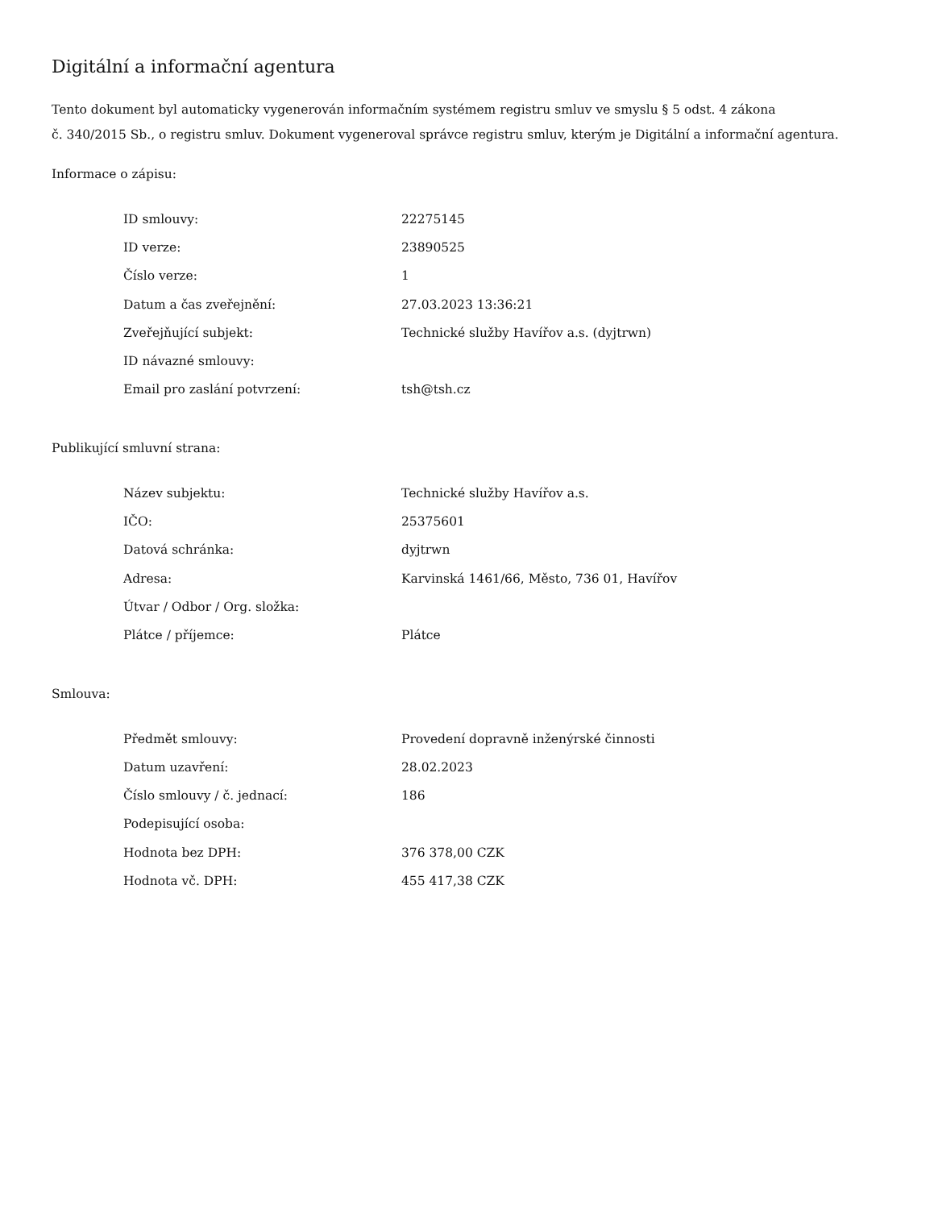Digitální a informační agentura
Tento dokument byl automaticky vygenerován informačním systémem registru smluv ve smyslu § 5 odst. 4 zákona
č. 340/2015 Sb., o registru smluv. Dokument vygeneroval správce registru smluv, kterým je Digitální a informační agentura.
Informace o zápisu:
| ID smlouvy: | 22275145 |
| ID verze: | 23890525 |
| Číslo verze: | 1 |
| Datum a čas zveřejnění: | 27.03.2023 13:36:21 |
| Zveřejňující subjekt: | Technické služby Havířov a.s. (dyjtrwn) |
| ID návazné smlouvy: | |
| Email pro zaslání potvrzení: | tsh@tsh.cz |
Publikující smluvní strana:
| Název subjektu: | Technické služby Havířov a.s. |
| IČO: | 25375601 |
| Datová schránka: | dyjtrwn |
| Adresa: | Karvinská 1461/66, Město, 736 01, Havířov |
| Útvar / Odbor / Org. složka: | |
| Plátce / příjemce: | Plátce |
Smlouva:
| Předmět smlouvy: | Provedení dopravně inženýrské činnosti |
| Datum uzavření: | 28.02.2023 |
| Číslo smlouvy / č. jednací: | 186 |
| Podepisující osoba: | |
| Hodnota bez DPH: | 376 378,00 CZK |
| Hodnota vč. DPH: | 455 417,38 CZK |